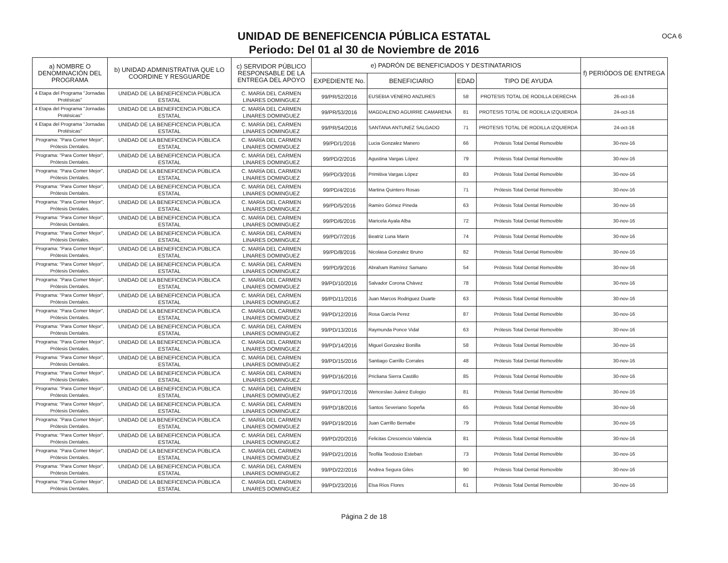UNIDAD DE BENEFICENCIA PÚBLICA ESTATAL
Periodo: Del 01 al 30 de Noviembre de 2016
OCA 6
| a) NOMBRE O DENOMINACIÓN DEL PROGRAMA | b) UNIDAD ADMINISTRATIVA QUE LO COORDINE Y RESGUARDE | c) SERVIDOR PÚBLICO RESPONSABLE DE LA ENTREGA DEL APOYO | e) PADRÓN DE BENEFICIADOS Y DESTINATARIOS | | | | f) PERIÓDOS DE ENTREGA |
| --- | --- | --- | --- | --- | --- | --- | --- |
| | | | EXPEDIENTE No. | BENEFICIARIO | EDAD | TIPO DE AYUDA | |
| 4 Etapa del Programa "Jornadas Protésicas" | UNIDAD DE LA BENEFICENCIA PÚBLICA ESTATAL | C. MARÍA DEL CARMEN LINARES DOMINGUEZ | 99/PR/52/2016 | EUSEBIA VENERO ANZURES | 58 | PROTESIS TOTAL DE RODILLA DERECHA | 26-oct-16 |
| 4 Etapa del Programa "Jornadas Protésicas" | UNIDAD DE LA BENEFICENCIA PÚBLICA ESTATAL | C. MARÍA DEL CARMEN LINARES DOMINGUEZ | 99/PR/53/2016 | MAGDALENO AGUIRRE CAMARENA | 81 | PROTESIS TOTAL DE RODILLA IZQUIERDA | 24-oct-16 |
| 4 Etapa del Programa "Jornadas Protésicas" | UNIDAD DE LA BENEFICENCIA PÚBLICA ESTATAL | C. MARÍA DEL CARMEN LINARES DOMINGUEZ | 99/PR/54/2016 | SANTANA ANTUNEZ SALGADO | 71 | PROTESIS TOTAL DE RODILLA IZQUIERDA | 24-oct-16 |
| Programa: "Para Comer Mejor", Prótesis Dentales. | UNIDAD DE LA BENEFICENCIA PÚBLICA ESTATAL | C. MARÍA DEL CARMEN LINARES DOMINGUEZ | 99/PD/1/2016 | Lucia Gonzalez Manero | 66 | Prótesis Total Dental Removible | 30-nov-16 |
| Programa: "Para Comer Mejor", Prótesis Dentales. | UNIDAD DE LA BENEFICENCIA PÚBLICA ESTATAL | C. MARÍA DEL CARMEN LINARES DOMINGUEZ | 99/PD/2/2016 | Agustina Vargas López | 79 | Prótesis Total Dental Removible | 30-nov-16 |
| Programa: "Para Comer Mejor", Prótesis Dentales. | UNIDAD DE LA BENEFICENCIA PÚBLICA ESTATAL | C. MARÍA DEL CARMEN LINARES DOMINGUEZ | 99/PD/3/2016 | Primitiva Vargas López | 83 | Prótesis Total Dental Removible | 30-nov-16 |
| Programa: "Para Comer Mejor", Prótesis Dentales. | UNIDAD DE LA BENEFICENCIA PÚBLICA ESTATAL | C. MARÍA DEL CARMEN LINARES DOMINGUEZ | 99/PD/4/2016 | Martina Quintero Rosas | 71 | Prótesis Total Dental Removible | 30-nov-16 |
| Programa: "Para Comer Mejor", Prótesis Dentales. | UNIDAD DE LA BENEFICENCIA PÚBLICA ESTATAL | C. MARÍA DEL CARMEN LINARES DOMINGUEZ | 99/PD/5/2016 | Ramiro Gómez Pineda | 63 | Prótesis Total Dental Removible | 30-nov-16 |
| Programa: "Para Comer Mejor", Prótesis Dentales. | UNIDAD DE LA BENEFICENCIA PÚBLICA ESTATAL | C. MARÍA DEL CARMEN LINARES DOMINGUEZ | 99/PD/6/2016 | Maricela Ayala Alba | 72 | Prótesis Total Dental Removible | 30-nov-16 |
| Programa: "Para Comer Mejor", Prótesis Dentales. | UNIDAD DE LA BENEFICENCIA PÚBLICA ESTATAL | C. MARÍA DEL CARMEN LINARES DOMINGUEZ | 99/PD/7/2016 | Beatriz Luna Marin | 74 | Prótesis Total Dental Removible | 30-nov-16 |
| Programa: "Para Comer Mejor", Prótesis Dentales. | UNIDAD DE LA BENEFICENCIA PÚBLICA ESTATAL | C. MARÍA DEL CARMEN LINARES DOMINGUEZ | 99/PD/8/2016 | Nicolasa Gonzalez Bruno | 82 | Prótesis Total Dental Removible | 30-nov-16 |
| Programa: "Para Comer Mejor", Prótesis Dentales. | UNIDAD DE LA BENEFICENCIA PÚBLICA ESTATAL | C. MARÍA DEL CARMEN LINARES DOMINGUEZ | 99/PD/9/2016 | Abraham Ramírez Samano | 54 | Prótesis Total Dental Removible | 30-nov-16 |
| Programa: "Para Comer Mejor", Prótesis Dentales. | UNIDAD DE LA BENEFICENCIA PÚBLICA ESTATAL | C. MARÍA DEL CARMEN LINARES DOMINGUEZ | 99/PD/10/2016 | Salvador Corona Chávez | 78 | Prótesis Total Dental Removible | 30-nov-16 |
| Programa: "Para Comer Mejor", Prótesis Dentales. | UNIDAD DE LA BENEFICENCIA PÚBLICA ESTATAL | C. MARÍA DEL CARMEN LINARES DOMINGUEZ | 99/PD/11/2016 | Juan Marcos Rodriguez Duarte | 63 | Prótesis Total Dental Removible | 30-nov-16 |
| Programa: "Para Comer Mejor", Prótesis Dentales. | UNIDAD DE LA BENEFICENCIA PÚBLICA ESTATAL | C. MARÍA DEL CARMEN LINARES DOMINGUEZ | 99/PD/12/2016 | Rosa García Perez | 87 | Prótesis Total Dental Removible | 30-nov-16 |
| Programa: "Para Comer Mejor", Prótesis Dentales. | UNIDAD DE LA BENEFICENCIA PÚBLICA ESTATAL | C. MARÍA DEL CARMEN LINARES DOMINGUEZ | 99/PD/13/2016 | Raymunda Ponce Vidal | 63 | Prótesis Total Dental Removible | 30-nov-16 |
| Programa: "Para Comer Mejor", Prótesis Dentales. | UNIDAD DE LA BENEFICENCIA PÚBLICA ESTATAL | C. MARÍA DEL CARMEN LINARES DOMINGUEZ | 99/PD/14/2016 | Miguel Gonzalez Bonilla | 58 | Prótesis Total Dental Removible | 30-nov-16 |
| Programa: "Para Comer Mejor", Prótesis Dentales. | UNIDAD DE LA BENEFICENCIA PÚBLICA ESTATAL | C. MARÍA DEL CARMEN LINARES DOMINGUEZ | 99/PD/15/2016 | Santiago Carrillo Corrales | 48 | Prótesis Total Dental Removible | 30-nov-16 |
| Programa: "Para Comer Mejor", Prótesis Dentales. | UNIDAD DE LA BENEFICENCIA PÚBLICA ESTATAL | C. MARÍA DEL CARMEN LINARES DOMINGUEZ | 99/PD/16/2016 | Pricliana Sierra Castillo | 85 | Prótesis Total Dental Removible | 30-nov-16 |
| Programa: "Para Comer Mejor", Prótesis Dentales. | UNIDAD DE LA BENEFICENCIA PÚBLICA ESTATAL | C. MARÍA DEL CARMEN LINARES DOMINGUEZ | 99/PD/17/2016 | Wenceslao Juárez Eulogio | 81 | Prótesis Total Dental Removible | 30-nov-16 |
| Programa: "Para Comer Mejor", Prótesis Dentales. | UNIDAD DE LA BENEFICENCIA PÚBLICA ESTATAL | C. MARÍA DEL CARMEN LINARES DOMINGUEZ | 99/PD/18/2016 | Santos Severiano Sopeña | 65 | Prótesis Total Dental Removible | 30-nov-16 |
| Programa: "Para Comer Mejor", Prótesis Dentales. | UNIDAD DE LA BENEFICENCIA PÚBLICA ESTATAL | C. MARÍA DEL CARMEN LINARES DOMINGUEZ | 99/PD/19/2016 | Juan Carrillo Bernabe | 79 | Prótesis Total Dental Removible | 30-nov-16 |
| Programa: "Para Comer Mejor", Prótesis Dentales. | UNIDAD DE LA BENEFICENCIA PÚBLICA ESTATAL | C. MARÍA DEL CARMEN LINARES DOMINGUEZ | 99/PD/20/2016 | Felicitas Crescencio Valencia | 81 | Prótesis Total Dental Removible | 30-nov-16 |
| Programa: "Para Comer Mejor", Prótesis Dentales. | UNIDAD DE LA BENEFICENCIA PÚBLICA ESTATAL | C. MARÍA DEL CARMEN LINARES DOMINGUEZ | 99/PD/21/2016 | Teofila Teodosio Esteban | 73 | Prótesis Total Dental Removible | 30-nov-16 |
| Programa: "Para Comer Mejor", Prótesis Dentales. | UNIDAD DE LA BENEFICENCIA PÚBLICA ESTATAL | C. MARÍA DEL CARMEN LINARES DOMINGUEZ | 99/PD/22/2016 | Andrea Segura Giles | 90 | Prótesis Total Dental Removible | 30-nov-16 |
| Programa: "Para Comer Mejor", Prótesis Dentales. | UNIDAD DE LA BENEFICENCIA PÚBLICA ESTATAL | C. MARÍA DEL CARMEN LINARES DOMINGUEZ | 99/PD/23/2016 | Elsa Ríos Flores | 61 | Prótesis Total Dental Removible | 30-nov-16 |
Página 2 de 18